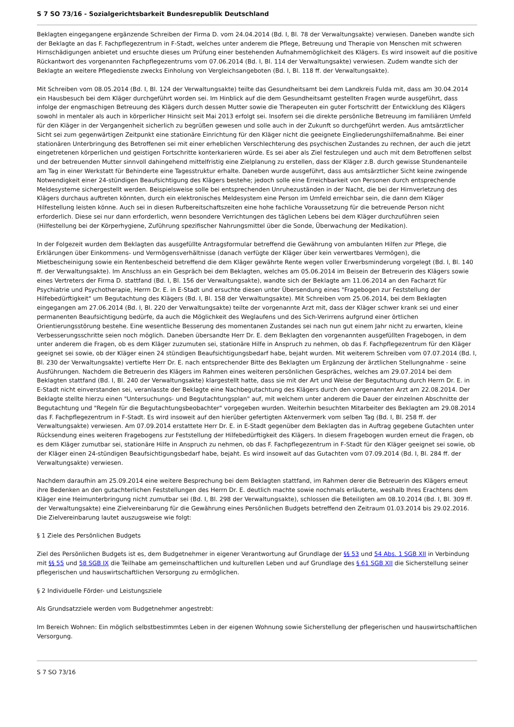S 7 SO 73/16 - Sozialgerichtsbarkeit Bundesrepublik Deutschland
Beklagten eingegangene ergänzende Schreiben der Firma D. vom 24.04.2014 (Bd. I, Bl. 78 der Verwaltungsakte) verwiesen. Daneben wandte sich der Beklagte an das F. Fachpflegezentrum in F-Stadt, welches unter anderem die Pflege, Betreuung und Therapie von Menschen mit schweren Hirnschädigungen anbietet und ersuchte dieses um Prüfung einer bestehenden Aufnahmemöglichkeit des Klägers. Es wird insoweit auf die positive Rückantwort des vorgenannten Fachpflegezentrums vom 07.06.2014 (Bd. I, Bl. 114 der Verwaltungsakte) verwiesen. Zudem wandte sich der Beklagte an weitere Pflegedienste zwecks Einholung von Vergleichsangeboten (Bd. I, Bl. 118 ff. der Verwaltungsakte).
Mit Schreiben vom 08.05.2014 (Bd. I, Bl. 124 der Verwaltungsakte) teilte das Gesundheitsamt bei dem Landkreis Fulda mit, dass am 30.04.2014 ein Hausbesuch bei dem Kläger durchgeführt worden sei. Im Hinblick auf die dem Gesundheitsamt gestellten Fragen wurde ausgeführt, dass infolge der engmaschigen Betreuung des Klägers durch dessen Mutter sowie die Therapeuten ein guter Fortschritt der Entwicklung des Klägers sowohl in mentaler als auch in körperlicher Hinsicht seit Mai 2013 erfolgt sei. Insofern sei die direkte persönliche Betreuung im familiären Umfeld für den Kläger in der Vergangenheit sicherlich zu begrüßen gewesen und solle auch in der Zukunft so durchgeführt werden. Aus amtsärztlicher Sicht sei zum gegenwärtigen Zeitpunkt eine stationäre Einrichtung für den Kläger nicht die geeignete Eingliederungshilfemaßnahme. Bei einer stationären Unterbringung des Betroffenen sei mit einer erheblichen Verschlechterung des psychischen Zustandes zu rechnen, der auch die jetzt eingetretenen körperlichen und geistigen Fortschritte konterkarieren würde. Es sei aber als Ziel festzulegen und auch mit dem Betroffenen selbst und der betreuenden Mutter sinnvoll dahingehend mittelfristig eine Zielplanung zu erstellen, dass der Kläger z.B. durch gewisse Stundenanteile am Tag in einer Werkstatt für Behinderte eine Tagesstruktur erhalte. Daneben wurde ausgeführt, dass aus amtsärztlicher Sicht keine zwingende Notwendigkeit einer 24-stündigen Beaufsichtigung des Klägers bestehe; jedoch solle eine Erreichbarkeit von Personen durch entsprechende Meldesysteme sichergestellt werden. Beispielsweise solle bei entsprechenden Unruhezuständen in der Nacht, die bei der Hirnverletzung des Klägers durchaus auftreten könnten, durch ein elektronisches Meldesystem eine Person im Umfeld erreichbar sein, die dann dem Kläger Hilfestellung leisten könne. Auch sei in diesen Rufbereitschaftszeiten eine hohe fachliche Voraussetzung für die betreuende Person nicht erforderlich. Diese sei nur dann erforderlich, wenn besondere Verrichtungen des täglichen Lebens bei dem Kläger durchzuführen seien (Hilfestellung bei der Körperhygiene, Zuführung spezifischer Nahrungsmittel über die Sonde, Überwachung der Medikation).
In der Folgezeit wurden dem Beklagten das ausgefüllte Antragsformular betreffend die Gewährung von ambulanten Hilfen zur Pflege, die Erklärungen über Einkommens- und Vermögensverhältnisse (danach verfügte der Kläger über kein verwertbares Vermögen), die Mietbescheinigung sowie ein Rentenbescheid betreffend die dem Kläger gewährte Rente wegen voller Erwerbsminderung vorgelegt (Bd. I, Bl. 140 ff. der Verwaltungsakte). Im Anschluss an ein Gespräch bei dem Beklagten, welches am 05.06.2014 im Beisein der Betreuerin des Klägers sowie eines Vertreters der Firma D. stattfand (Bd. I, Bl. 156 der Verwaltungsakte), wandte sich der Beklagte am 11.06.2014 an den Facharzt für Psychiatrie und Psychotherapie, Herrn Dr. E. in E-Stadt und ersuchte diesen unter Übersendung eines "Fragebogen zur Feststellung der Hilfebedürftigkeit" um Begutachtung des Klägers (Bd. I, Bl. 158 der Verwaltungsakte). Mit Schreiben vom 25.06.2014, bei dem Beklagten eingegangen am 27.06.2014 (Bd. I, Bl. 220 der Verwaltungsakte) teilte der vorgenannte Arzt mit, dass der Kläger schwer krank sei und einer permanenten Beaufsichtigung bedürfe, da auch die Möglichkeit des Weglaufens und des Sich-Verirrens aufgrund einer örtlichen Orientierungsstörung bestehe. Eine wesentliche Besserung des momentanen Zustandes sei nach nun gut einem Jahr nicht zu erwarten, kleine Verbesserungsschritte seien noch möglich. Daneben übersandte Herr Dr. E. dem Beklagten den vorgenannten ausgefüllten Fragebogen, in dem unter anderem die Fragen, ob es dem Kläger zuzumuten sei, stationäre Hilfe in Anspruch zu nehmen, ob das F. Fachpflegezentrum für den Kläger geeignet sei sowie, ob der Kläger einen 24 stündigen Beaufsichtigungsbedarf habe, bejaht wurden. Mit weiterem Schreiben vom 07.07.2014 (Bd. I, Bl. 230 der Verwaltungsakte) vertiefte Herr Dr. E. nach entsprechender Bitte des Beklagten um Ergänzung der ärztlichen Stellungnahme - seine Ausführungen. Nachdem die Betreuerin des Klägers im Rahmen eines weiteren persönlichen Gespräches, welches am 29.07.2014 bei dem Beklagten stattfand (Bd. I, Bl. 240 der Verwaltungsakte) klargestellt hatte, dass sie mit der Art und Weise der Begutachtung durch Herrn Dr. E. in E-Stadt nicht einverstanden sei, veranlasste der Beklagte eine Nachbegutachtung des Klägers durch den vorgenannten Arzt am 22.08.2014. Der Beklagte stellte hierzu einen "Untersuchungs- und Begutachtungsplan" auf, mit welchem unter anderem die Dauer der einzelnen Abschnitte der Begutachtung und "Regeln für die Begutachtungsbeobachter" vorgegeben wurden. Weiterhin besuchten Mitarbeiter des Beklagten am 29.08.2014 das F. Fachpflegezentrum in F-Stadt. Es wird insoweit auf den hierüber gefertigten Aktenvermerk vom selben Tag (Bd. I, Bl. 258 ff. der Verwaltungsakte) verwiesen. Am 07.09.2014 erstattete Herr Dr. E. in E-Stadt gegenüber dem Beklagten das in Auftrag gegebene Gutachten unter Rücksendung eines weiteren Fragebogens zur Feststellung der Hilfebedürftigkeit des Klägers. In diesem Fragebogen wurden erneut die Fragen, ob es dem Kläger zumutbar sei, stationäre Hilfe in Anspruch zu nehmen, ob das F. Fachpflegezentrum in F-Stadt für den Kläger geeignet sei sowie, ob der Kläger einen 24-stündigen Beaufsichtigungsbedarf habe, bejaht. Es wird insoweit auf das Gutachten vom 07.09.2014 (Bd. I, Bl. 284 ff. der Verwaltungsakte) verwiesen.
Nachdem daraufhin am 25.09.2014 eine weitere Besprechung bei dem Beklagten stattfand, im Rahmen derer die Betreuerin des Klägers erneut ihre Bedenken an den gutachterlichen Feststellungen des Herrn Dr. E. deutlich machte sowie nochmals erläuterte, weshalb Ihres Erachtens dem Kläger eine Heimunterbringung nicht zumutbar sei (Bd. I, Bl. 298 der Verwaltungsakte), schlossen die Beteiligten am 08.10.2014 (Bd. I, Bl. 309 ff. der Verwaltungsakte) eine Zielvereinbarung für die Gewährung eines Persönlichen Budgets betreffend den Zeitraum 01.03.2014 bis 29.02.2016. Die Zielvereinbarung lautet auszugsweise wie folgt:
§ 1 Ziele des Persönlichen Budgets
Ziel des Persönlichen Budgets ist es, dem Budgetnehmer in eigener Verantwortung auf Grundlage der §§ 53 und 54 Abs. 1 SGB XII in Verbindung mit §§ 55 und 58 SGB IX die Teilhabe am gemeinschaftlichen und kulturellen Leben und auf Grundlage des § 61 SGB XII die Sicherstellung seiner pflegerischen und hauswirtschaftlichen Versorgung zu ermöglichen.
§ 2 Individuelle Förder- und Leistungsziele
Als Grundsatzziele werden vom Budgetnehmer angestrebt:
Im Bereich Wohnen: Ein möglich selbstbestimmtes Leben in der eigenen Wohnung sowie Sicherstellung der pflegerischen und hauswirtschaftlichen Versorgung.
S 7 SO 73/16